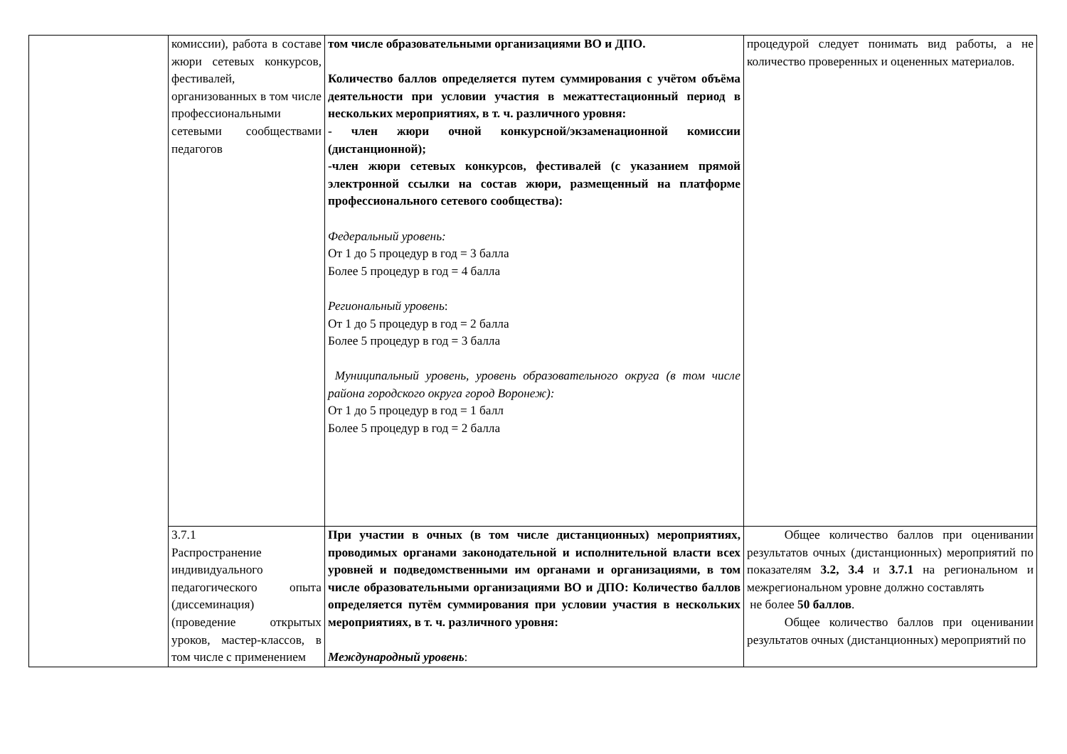| | комиссии), работа в составе жюри сетевых конкурсов, фестивалей, организованных в том числе профессиональными сетевыми сообществами педагогов | том числе образовательными организациями ВО и ДПО. Количество баллов определяется путем суммирования с учётом объёма деятельности при условии участия в межаттестационный период в нескольких мероприятиях, в т. ч. различного уровня: - член жюри очной конкурсной/экзаменационной комиссии (дистанционной); -член жюри сетевых конкурсов, фестивалей (с указанием прямой электронной ссылки на состав жюри, размещенный на платформе профессионального сетевого сообщества): Федеральный уровень: От 1 до 5 процедур в год = 3 балла Более 5 процедур в год = 4 балла Региональный уровень : От 1 до 5 процедур в год = 2 балла Более 5 процедур в год = 3 балла Муниципальный уровень, уровень образовательного округа (в том числе района городского округа город Воронеж): От 1 до 5 процедур в год = 1 балл Более 5 процедур в год = 2 балла | процедурой следует понимать вид работы, а не количество проверенных и оцененных материалов. |
| | 3.7.1 Распространение индивидуального педагогического опыта (диссеминация) (проведение открытых уроков, мастер-классов, в том числе с применением | При участии в очных (в том числе дистанционных) мероприятиях, проводимых органами законодательной и исполнительной власти всех уровней и подведомственными им органами и организациями, в том числе образовательными организациями ВО и ДПО: Количество баллов определяется путём суммирования при условии участия в нескольких мероприятиях, в т. ч. различного уровня: Международный уровень : | Общее количество баллов при оценивании результатов очных (дистанционных) мероприятий по показателям 3.2, 3.4 и 3.7.1 на региональном и межрегиональном уровне должно составлять не более 50 баллов . Общее количество баллов при оценивании результатов очных (дистанционных) мероприятий по |